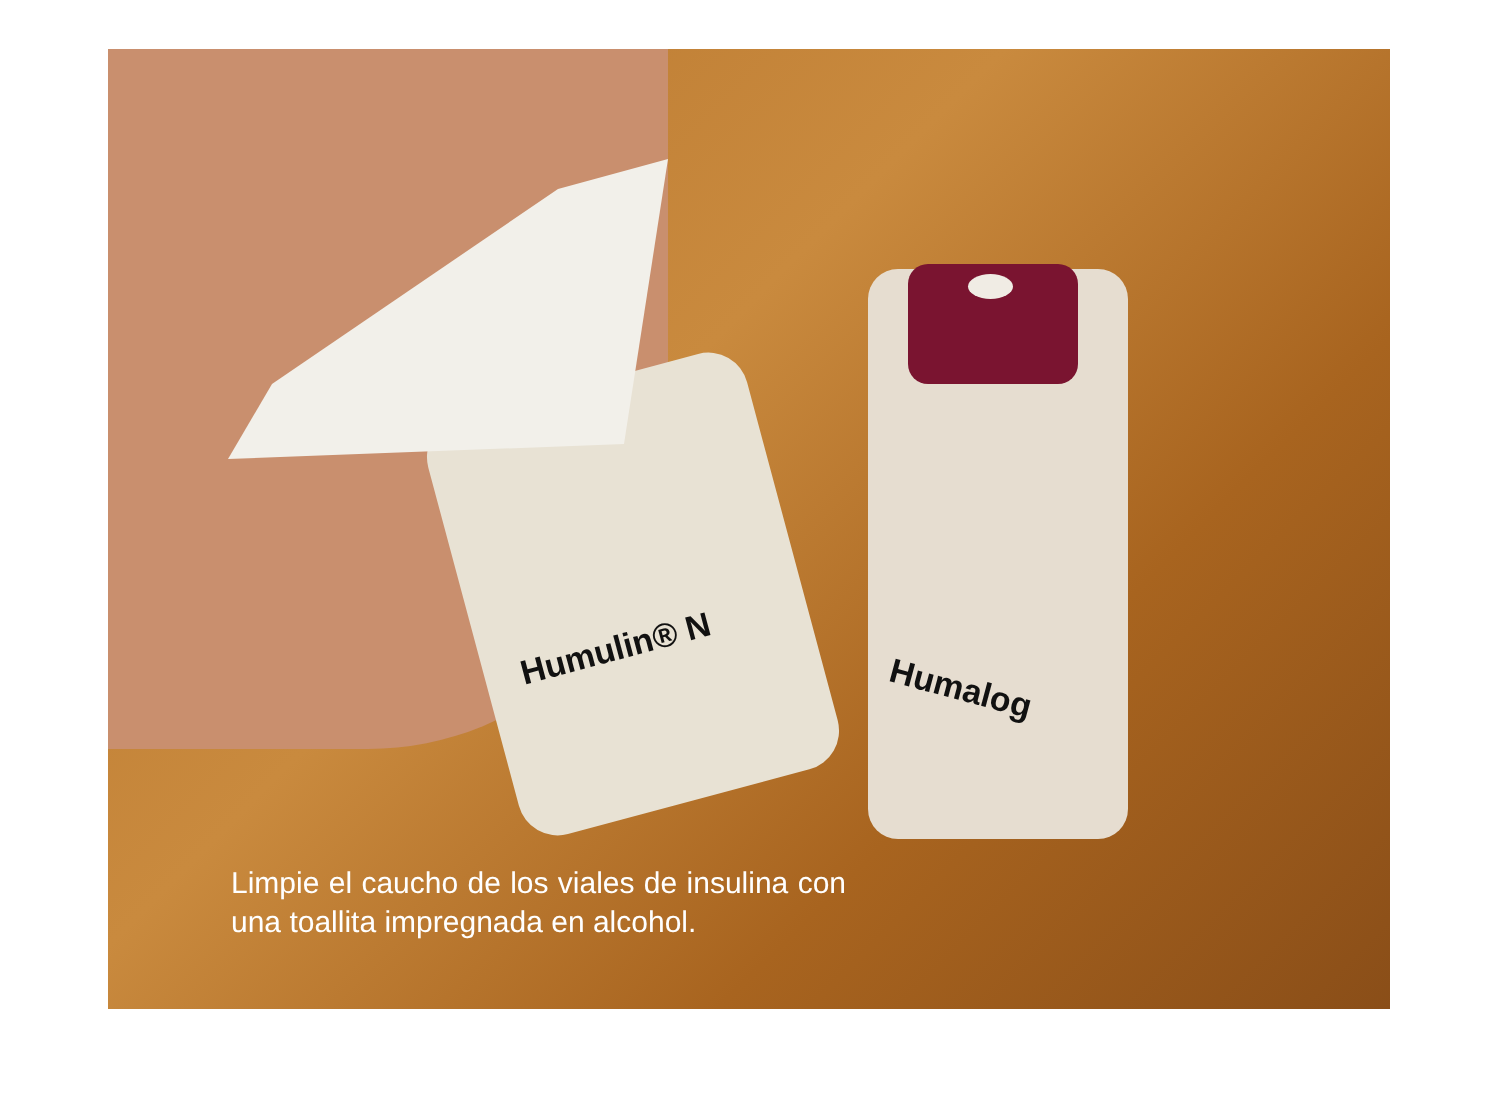Humulin® N
Humalog
Limpie el caucho de los viales de insulina con una toallita impregnada en alcohol.